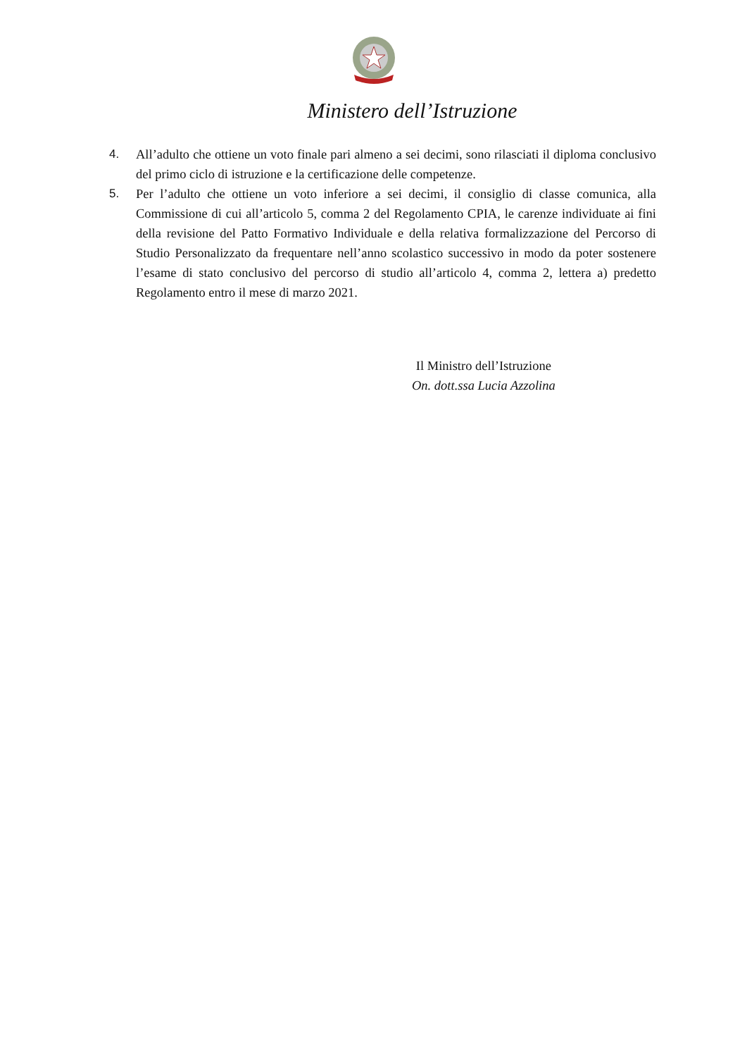Ministero dell’Istruzione
4. All’adulto che ottiene un voto finale pari almeno a sei decimi, sono rilasciati il diploma conclusivo del primo ciclo di istruzione e la certificazione delle competenze.
5. Per l’adulto che ottiene un voto inferiore a sei decimi, il consiglio di classe comunica, alla Commissione di cui all’articolo 5, comma 2 del Regolamento CPIA, le carenze individuate ai fini della revisione del Patto Formativo Individuale e della relativa formalizzazione del Percorso di Studio Personalizzato da frequentare nell’anno scolastico successivo in modo da poter sostenere l’esame di stato conclusivo del percorso di studio all’articolo 4, comma 2, lettera a) predetto Regolamento entro il mese di marzo 2021.
Il Ministro dell’Istruzione
On. dott.ssa Lucia Azzolina